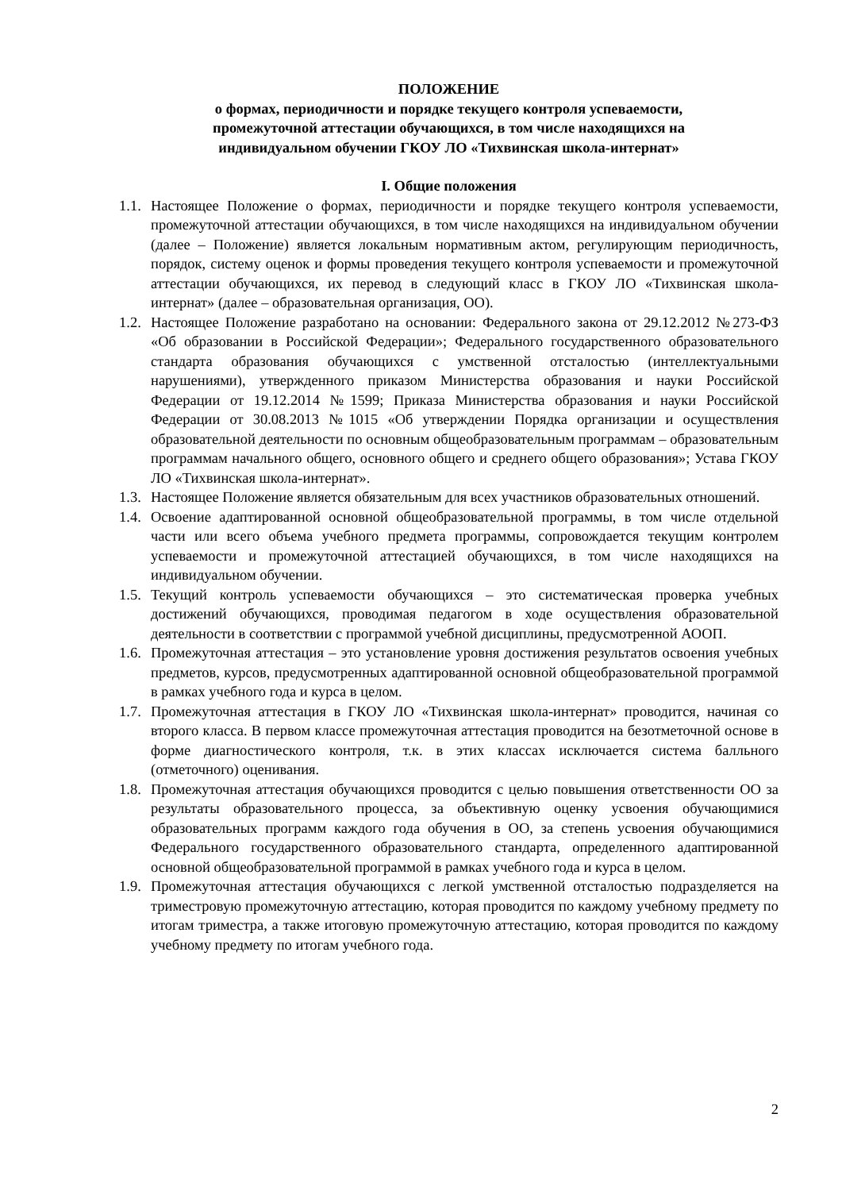ПОЛОЖЕНИЕ
о формах, периодичности и порядке текущего контроля успеваемости,
промежуточной аттестации обучающихся, в том числе находящихся на
индивидуальном обучении ГКОУ ЛО «Тихвинская школа-интернат»
I. Общие положения
1.1. Настоящее Положение о формах, периодичности и порядке текущего контроля успеваемости, промежуточной аттестации обучающихся, в том числе находящихся на индивидуальном обучении (далее – Положение) является локальным нормативным актом, регулирующим периодичность, порядок, систему оценок и формы проведения текущего контроля успеваемости и промежуточной аттестации обучающихся, их перевод в следующий класс в ГКОУ ЛО «Тихвинская школа-интернат» (далее – образовательная организация, ОО).
1.2. Настоящее Положение разработано на основании: Федерального закона от 29.12.2012 №273-ФЗ «Об образовании в Российской Федерации»; Федерального государственного образовательного стандарта образования обучающихся с умственной отсталостью (интеллектуальными нарушениями), утвержденного приказом Министерства образования и науки Российской Федерации от 19.12.2014 №1599; Приказа Министерства образования и науки Российской Федерации от 30.08.2013 №1015 «Об утверждении Порядка организации и осуществления образовательной деятельности по основным общеобразовательным программам – образовательным программам начального общего, основного общего и среднего общего образования»; Устава ГКОУ ЛО «Тихвинская школа-интернат».
1.3. Настоящее Положение является обязательным для всех участников образовательных отношений.
1.4. Освоение адаптированной основной общеобразовательной программы, в том числе отдельной части или всего объема учебного предмета программы, сопровождается текущим контролем успеваемости и промежуточной аттестацией обучающихся, в том числе находящихся на индивидуальном обучении.
1.5. Текущий контроль успеваемости обучающихся – это систематическая проверка учебных достижений обучающихся, проводимая педагогом в ходе осуществления образовательной деятельности в соответствии с программой учебной дисциплины, предусмотренной АООП.
1.6. Промежуточная аттестация – это установление уровня достижения результатов освоения учебных предметов, курсов, предусмотренных адаптированной основной общеобразовательной программой в рамках учебного года и курса в целом.
1.7. Промежуточная аттестация в ГКОУ ЛО «Тихвинская школа-интернат» проводится, начиная со второго класса. В первом классе промежуточная аттестация проводится на безотметочной основе в форме диагностического контроля, т.к. в этих классах исключается система балльного (отметочного) оценивания.
1.8. Промежуточная аттестация обучающихся проводится с целью повышения ответственности ОО за результаты образовательного процесса, за объективную оценку усвоения обучающимися образовательных программ каждого года обучения в ОО, за степень усвоения обучающимися Федерального государственного образовательного стандарта, определенного адаптированной основной общеобразовательной программой в рамках учебного года и курса в целом.
1.9. Промежуточная аттестация обучающихся с легкой умственной отсталостью подразделяется на триместровую промежуточную аттестацию, которая проводится по каждому учебному предмету по итогам триместра, а также итоговую промежуточную аттестацию, которая проводится по каждому учебному предмету по итогам учебного года.
2